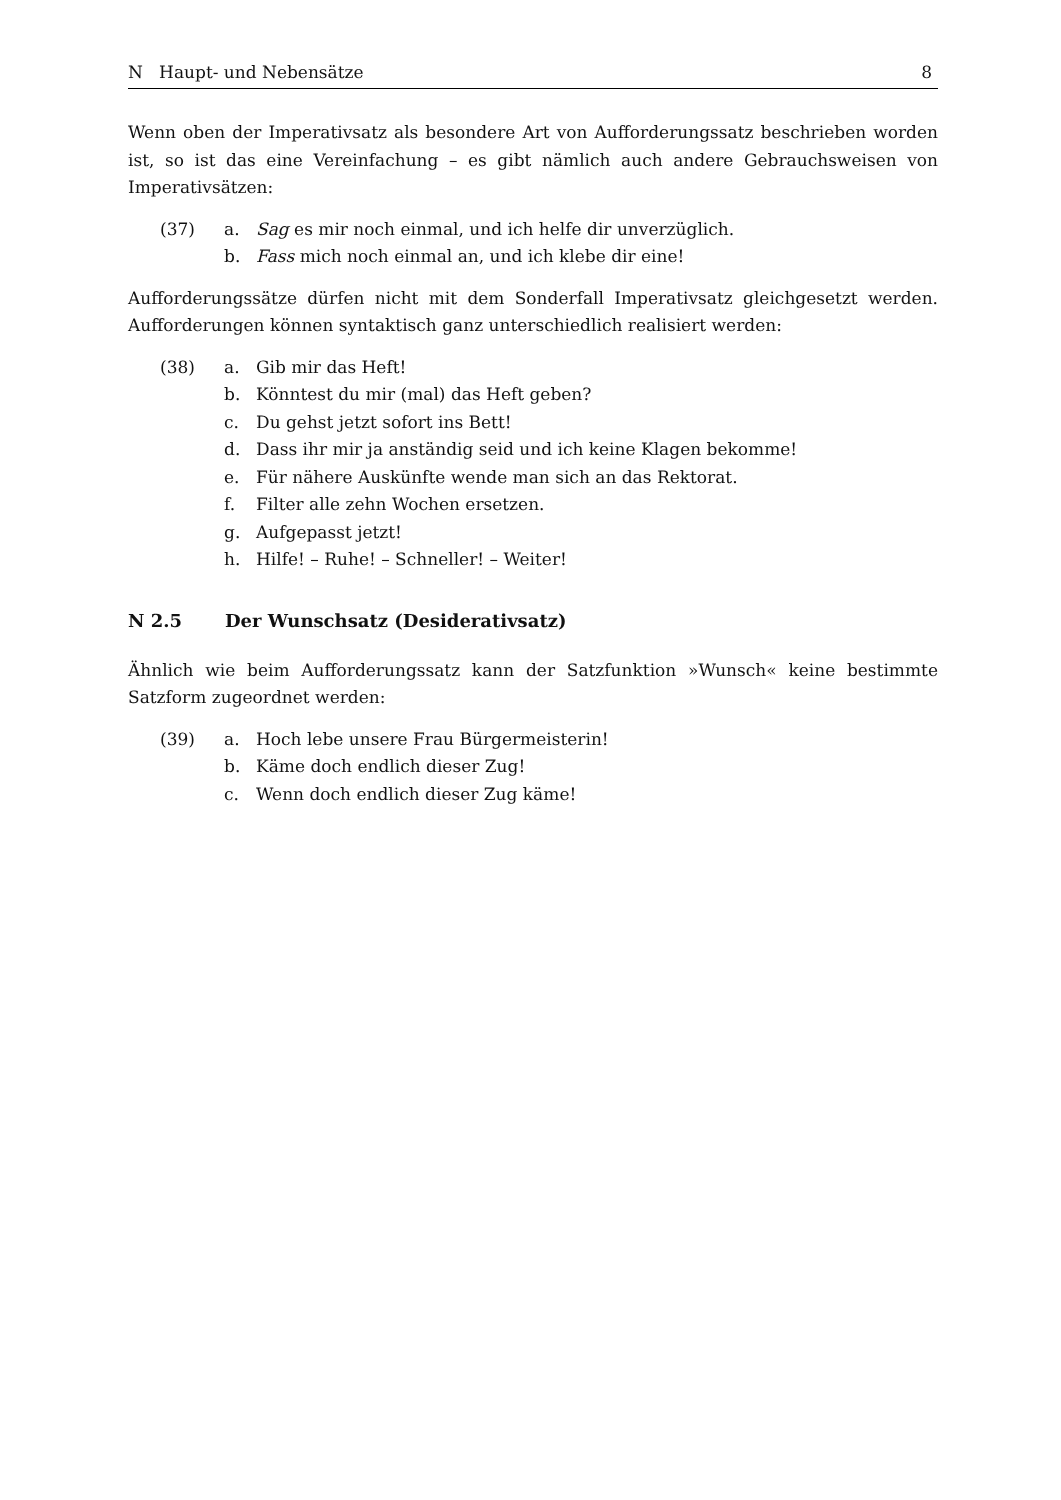N Haupt- und Nebensätze 8
Wenn oben der Imperativsatz als besondere Art von Aufforderungssatz beschrieben worden ist, so ist das eine Vereinfachung – es gibt nämlich auch andere Gebrauchsweisen von Imperativsätzen:
| (37) | a. | Sag es mir noch einmal, und ich helfe dir unverzüglich. |
| | b. | Fass mich noch einmal an, und ich klebe dir eine! |
Aufforderungssätze dürfen nicht mit dem Sonderfall Imperativsatz gleichgesetzt werden. Aufforderungen können syntaktisch ganz unterschiedlich realisiert werden:
| (38) | a. | Gib mir das Heft! |
| | b. | Könntest du mir (mal) das Heft geben? |
| | c. | Du gehst jetzt sofort ins Bett! |
| | d. | Dass ihr mir ja anständig seid und ich keine Klagen bekomme! |
| | e. | Für nähere Auskünfte wende man sich an das Rektorat. |
| | f. | Filter alle zehn Wochen ersetzen. |
| | g. | Aufgepasst jetzt! |
| | h. | Hilfe! – Ruhe! – Schneller! – Weiter! |
N 2.5 Der Wunschsatz (Desiderativsatz)
Ähnlich wie beim Aufforderungssatz kann der Satzfunktion »Wunsch« keine bestimmte Satzform zugeordnet werden:
| (39) | a. | Hoch lebe unsere Frau Bürgermeisterin! |
| | b. | Käme doch endlich dieser Zug! |
| | c. | Wenn doch endlich dieser Zug käme! |